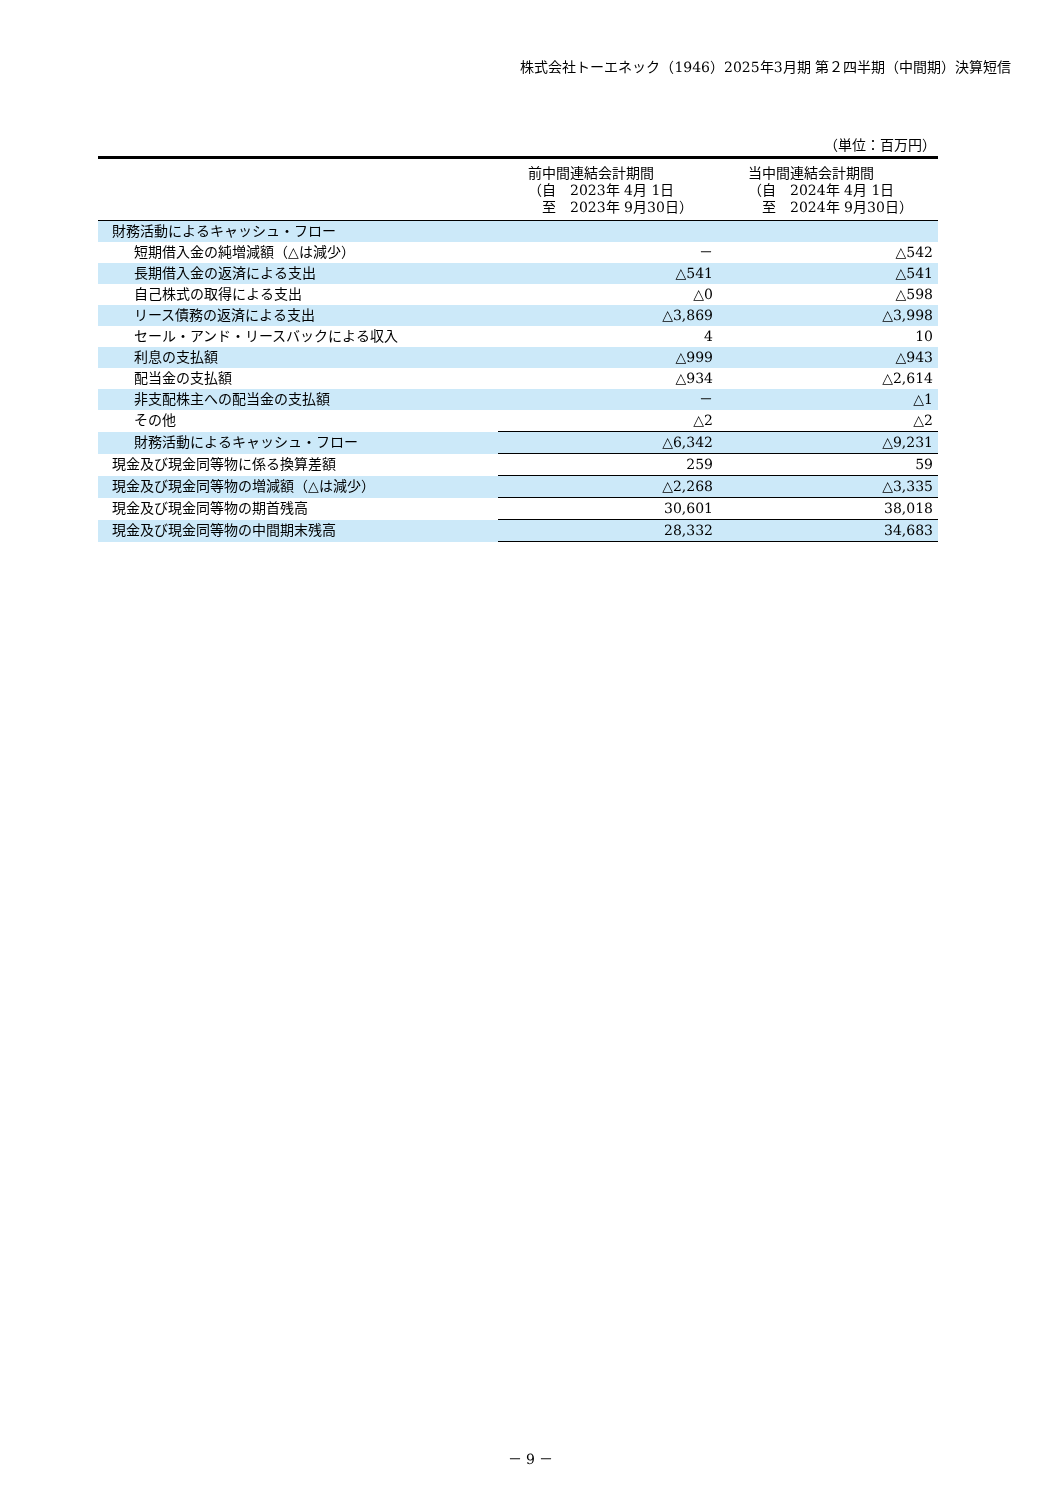株式会社トーエネック（1946）2025年3月期 第２四半期（中間期）決算短信
（単位：百万円）
| | 前中間連結会計期間 （自 2023年 4月 1日 至 2023年 9月30日） | 当中間連結会計期間 （自 2024年 4月 1日 至 2024年 9月30日） |
| --- | --- | --- |
| 財務活動によるキャッシュ・フロー | | |
| 短期借入金の純増減額（△は減少） | － | △542 |
| 長期借入金の返済による支出 | △541 | △541 |
| 自己株式の取得による支出 | △0 | △598 |
| リース債務の返済による支出 | △3,869 | △3,998 |
| セール・アンド・リースバックによる収入 | 4 | 10 |
| 利息の支払額 | △999 | △943 |
| 配当金の支払額 | △934 | △2,614 |
| 非支配株主への配当金の支払額 | － | △1 |
| その他 | △2 | △2 |
| 財務活動によるキャッシュ・フロー | △6,342 | △9,231 |
| 現金及び現金同等物に係る換算差額 | 259 | 59 |
| 現金及び現金同等物の増減額（△は減少） | △2,268 | △3,335 |
| 現金及び現金同等物の期首残高 | 30,601 | 38,018 |
| 現金及び現金同等物の中間期末残高 | 28,332 | 34,683 |
－ 9 －